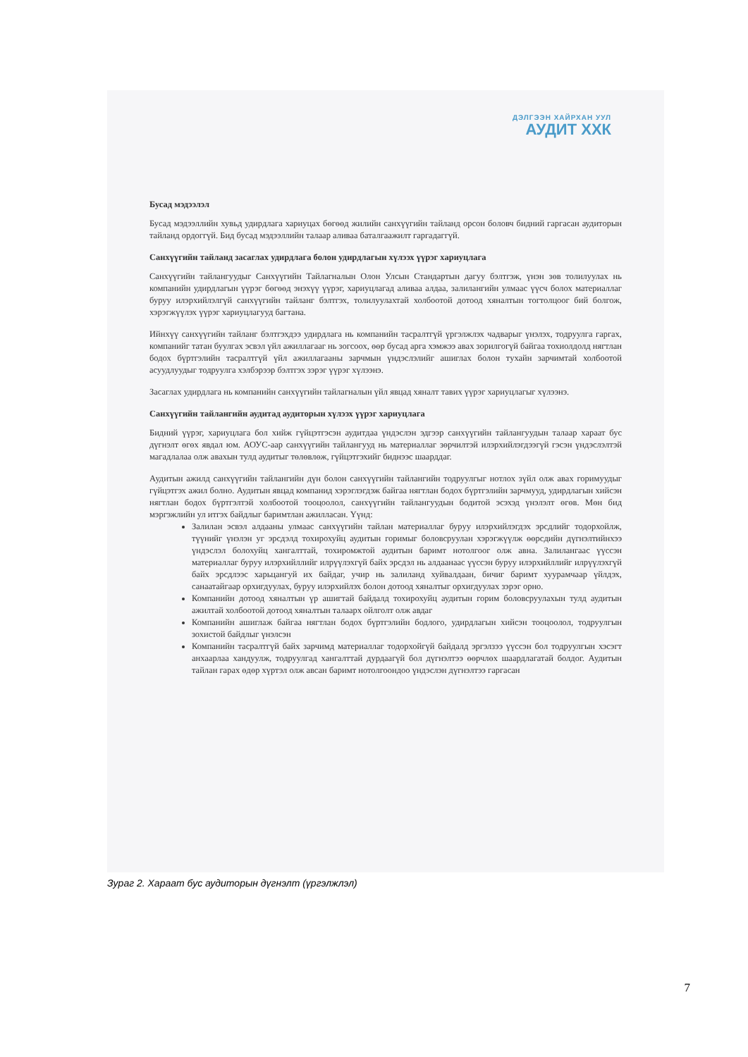ДЭЛГЭЭН ХАЙРХАН УУЛ
АУДИТ ХХК
Бусад мэдээлэл
Бусад мэдээллийн хувьд удирдлага хариуцах бөгөөд жилийн санхүүгийн тайланд орсон боловч бидний гаргасан аудиторын тайланд ордоггүй. Бид бусад мэдээллийн талаар аливаа баталгаажилт гаргадаггүй.
Санхүүгийн тайланд засаглах удирдлага болон удирдлагын хүлээх үүрэг хариуцлага
Санхүүгийн тайлангуудыг Санхүүгийн Тайлагналын Олон Улсын Стандартын дагуу бэлтгэж, үнэн зөв толилуулах нь компанийн удирдлагын үүрэг бөгөөд энэхүү үүрэг, хариуцлагад аливаа алдаа, залилангийн улмаас үүсч болох материаллаг буруу илэрхийлэлгүй санхүүгийн тайланг бэлтгэх, толилуулахтай холбоотой дотоод хяналтын тогтолцоог бий болгож, хэрэгжүүлэх үүрэг хариуцлагууд багтана.
Ийнхүү санхүүгийн тайланг бэлтгэхдээ удирдлага нь компанийн тасралтгүй үргэлжлэх чадварыг үнэлэх, тодруулга гаргах, компанийг татан буулгах эсвэл үйл ажиллагааг нь зогсоох, өөр бусад арга хэмжээ авах зорилгогүй байгаа тохиолдолд нягтлан бодох бүртгэлийн тасралтгүй үйл ажиллагааны зарчмын үндэслэлийг ашиглах болон тухайн зарчимтай холбоотой асуудлуудыг тодруулга хэлбэрээр бэлтгэх зэрэг үүрэг хүлээнэ.
Засаглах удирдлага нь компанийн санхүүгийн тайлагналын үйл явцад хяналт тавих үүрэг хариуцлагыг хүлээнэ.
Санхүүгийн тайлангийн аудитад аудиторын хүлээх үүрэг хариуцлага
Бидний үүрэг, хариуцлага бол хийж гүйцэтгэсэн аудитдаа үндэслэн эдгээр санхүүгийн тайлангуудын талаар хараат бус дүгнэлт өгөх явдал юм. АОУС-аар санхүүгийн тайлангууд нь материаллаг зөрчилтэй илэрхийлэгдээгүй гэсэн үндэслэлтэй магадлалаа олж авахын тулд аудитыг төлөвлөж, гүйцэтгэхийг биднээс шаарддаг.
Аудитын ажилд санхүүгийн тайлангийн дүн болон санхүүгийн тайлангийн тодруулгыг нотлох зүйл олж авах горимуудыг гүйцэтгэх ажил болно. Аудитын явцад компанид хэрэглэгдэж байгаа нягтлан бодох бүртгэлийн зарчмууд, удирдлагын хийсэн нягтлан бодох бүртгэлтэй холбоотой тооцоолол, санхүүгийн тайлангуудын бодитой эсэхэд үнэлэлт өгөв. Мөн бид мэргэжлийн ул итгэх байдлыг баримтлан ажилласан. Үүнд:
Залилан эсвэл алдааны улмаас санхүүгийн тайлан материаллаг буруу илэрхийлэгдэх эрсдлийг тодорхойлж, түүнийг үнэлэн уг эрсдэлд тохирохуйц аудитын горимыг боловсруулан хэрэгжүүлж өөрсдийн дүгнэлтийнхээ үндэслэл болохуйц хангалттай, тохиромжтой аудитын баримт нотолгоог олж авна. Залилангаас үүссэн материаллаг буруу илэрхийллийг илрүүлэхгүй байх эрсдэл нь алдаанаас үүссэн буруу илэрхийллийг илрүүлэхгүй байх эрсдлээс харьцангуй их байдаг, учир нь залиланд хуйвалдаан, бичиг баримт хуурамчаар үйлдэх, санаатайгаар орхигдуулах, буруу илэрхийлэх болон дотоод хяналтыг орхигдуулах зэрэг орно.
Компанийн дотоод хяналтын үр ашигтай байдалд тохирохуйц аудитын горим боловсруулахын тулд аудитын ажилтай холбоотой дотоод хяналтын талаарх ойлголт олж авдаг
Компанийн ашиглаж байгаа нягтлан бодох бүртгэлийн бодлого, удирдлагын хийсэн тооцоолол, тодруулгын зохистой байдлыг үнэлсэн
Компанийн тасралтгүй байх зарчимд материаллаг тодорхойгүй байдалд эргэлзээ үүссэн бол тодруулгын хэсэгт анхаарлаа хандуулж, тодруулгад хангалттай дурдаагүй бол дүгнэлтээ өөрчлөх шаардлагатай болдог. Аудитын тайлан гарах өдөр хүртэл олж авсан баримт нотолгоондоо үндэслэн дүгнэлтээ гаргасан
Зураг 2. Хараат бус аудиторын дүгнэлт (үргэлжлэл)
7